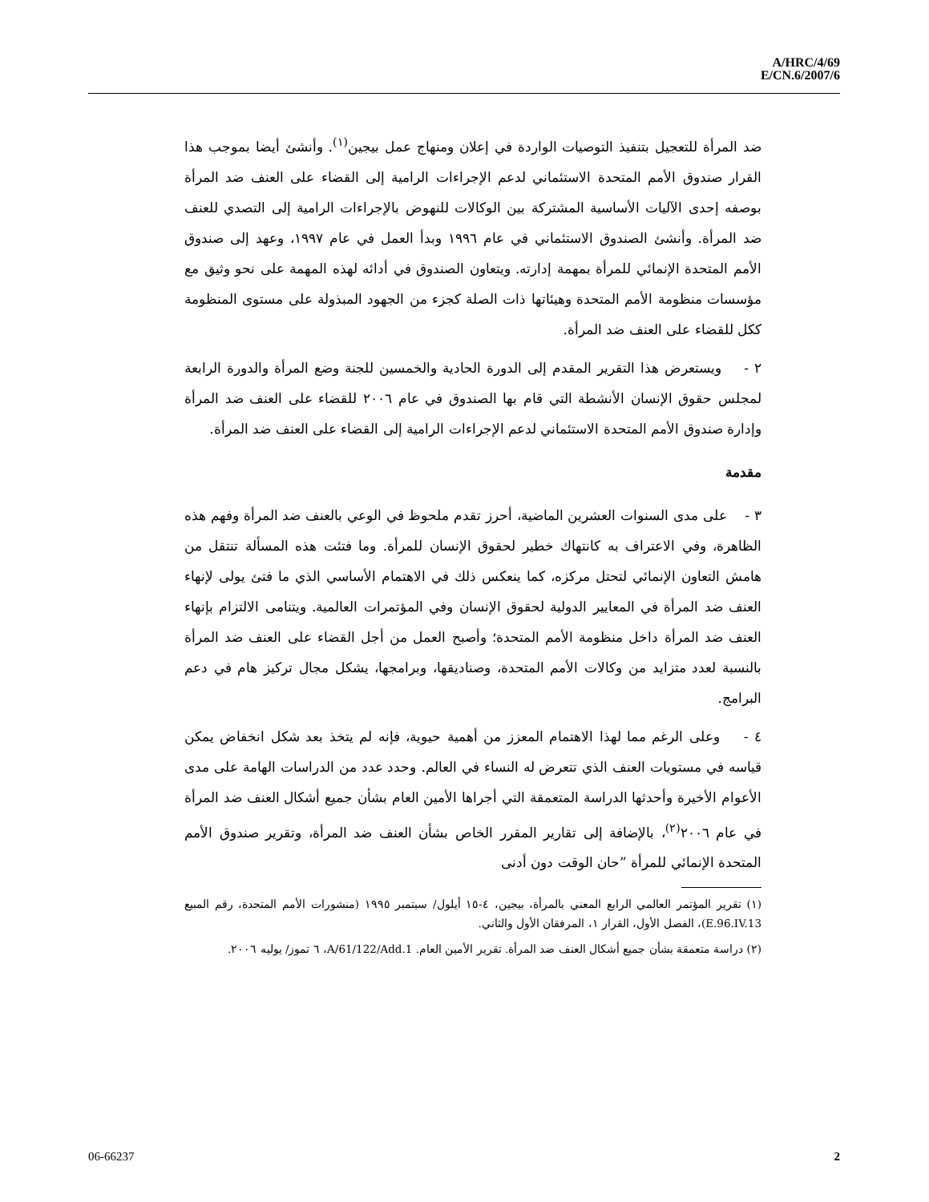A/HRC/4/69
E/CN.6/2007/6
ضد المرأة للتعجيل بتنفيذ التوصيات الواردة في إعلان ومنهاج عمل بيجين<sup>(١)</sup>. وأنشئ أيضا بموجب هذا القرار صندوق الأمم المتحدة الاستئماني لدعم الإجراءات الرامية إلى القضاء على العنف ضد المرأة بوصفه إحدى الآليات الأساسية المشتركة بين الوكالات للنهوض بالإجراءات الرامية إلى التصدي للعنف ضد المرأة. وأنشئ الصندوق الاستئماني في عام ١٩٩٦ وبدأ العمل في عام ١٩٩٧، وعهد إلى صندوق الأمم المتحدة الإنمائي للمرأة بمهمة إدارته. ويتعاون الصندوق في أدائه لهذه المهمة على نحو وثيق مع مؤسسات منظومة الأمم المتحدة وهيئاتها ذات الصلة كجزء من الجهود المبذولة على مستوى المنظومة ككل للقضاء على العنف ضد المرأة.
٢ - ويستعرض هذا التقرير المقدم إلى الدورة الحادية والخمسين للجنة وضع المرأة والدورة الرابعة لمجلس حقوق الإنسان الأنشطة التي قام بها الصندوق في عام ٢٠٠٦ للقضاء على العنف ضد المرأة وإدارة صندوق الأمم المتحدة الاستئماني لدعم الإجراءات الرامية إلى القضاء على العنف ضد المرأة.
مقدمة
٣ - على مدى السنوات العشرين الماضية، أحرز تقدم ملحوظ في الوعي بالعنف ضد المرأة وفهم هذه الظاهرة، وفي الاعتراف به كانتهاك خطير لحقوق الإنسان للمرأة. وما فتئت هذه المسألة تنتقل من هامش التعاون الإنمائي لتحتل مركزه، كما ينعكس ذلك في الاهتمام الأساسي الذي ما فتئ يولى لإنهاء العنف ضد المرأة في المعايير الدولية لحقوق الإنسان وفي المؤتمرات العالمية. ويتنامى الالتزام بإنهاء العنف ضد المرأة داخل منظومة الأمم المتحدة؛ وأصبح العمل من أجل القضاء على العنف ضد المرأة بالنسبة لعدد متزايد من وكالات الأمم المتحدة، وصناديقها، وبرامجها، يشكل مجال تركيز هام في دعم البرامج.
٤ - وعلى الرغم مما لهذا الاهتمام المعزز من أهمية حيوية، فإنه لم يتخذ بعد شكل انخفاض يمكن قياسه في مستويات العنف الذي تتعرض له النساء في العالم. وحدد عدد من الدراسات الهامة على مدى الأعوام الأخيرة وأحدثها الدراسة المتعمقة التي أجراها الأمين العام بشأن جميع أشكال العنف ضد المرأة في عام ٢٠٠٦<sup>(٢)</sup>، بالإضافة إلى تقارير المقرر الخاص بشأن العنف ضد المرأة، وتقرير صندوق الأمم المتحدة الإنمائي للمرأة ”حان الوقت دون أدنى
(١) تقرير المؤتمر العالمي الرابع المعني بالمرأة، بيجين، ٤-١٥ أيلول/ سبتمبر ١٩٩٥ (منشورات الأمم المتحدة، رقم المبيع E.96.IV.13)، الفصل الأول، القرار ١، المرفقان الأول والثاني.
(٢) دراسة متعمقة بشأن جميع أشكال العنف ضد المرأة. تقرير الأمين العام. A/61/122/Add.1، ٦ تموز/ يوليه ٢٠٠٦.
06-66237 2